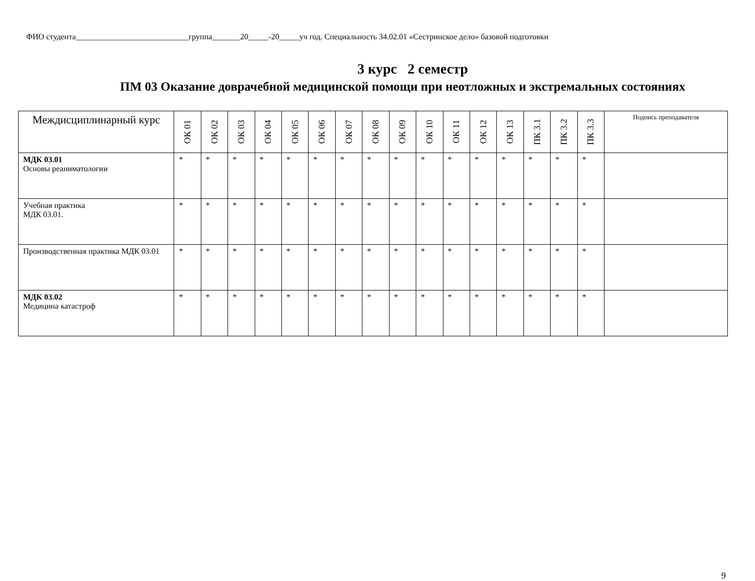ФИО студента____________________________группа_______20_____-20_____уч год. Специальность 34.02.01 «Сестринское дело» базовой подготовки
3 курс 2 семестр
ПМ 03 Оказание доврачебной медицинской помощи при неотложных и экстремальных состояниях
| Междисциплинарный курс | ОК 01 | ОК 02 | ОК 03 | ОК 04 | ОК 05 | ОК 06 | ОК 07 | ОК 08 | ОК 09 | ОК 10 | ОК 11 | ОК 12 | ОК 13 | ПК 3.1 | ПК 3.2 | ПК 3.3 | Подпись преподавателя |
| --- | --- | --- | --- | --- | --- | --- | --- | --- | --- | --- | --- | --- | --- | --- | --- | --- | --- |
| МДК 03.01 Основы реаниматологии | * | * | * | * | * | * | * | * | * | * | * | * | * | * | * | * | |
| Учебная практика МДК 03.01. | * | * | * | * | * | * | * | * | * | * | * | * | * | * | * | * | |
| Производственная практика МДК 03.01 | * | * | * | * | * | * | * | * | * | * | * | * | * | * | * | * | |
| МДК 03.02 Медицина катастроф | * | * | * | * | * | * | * | * | * | * | * | * | * | * | * | * | |
9